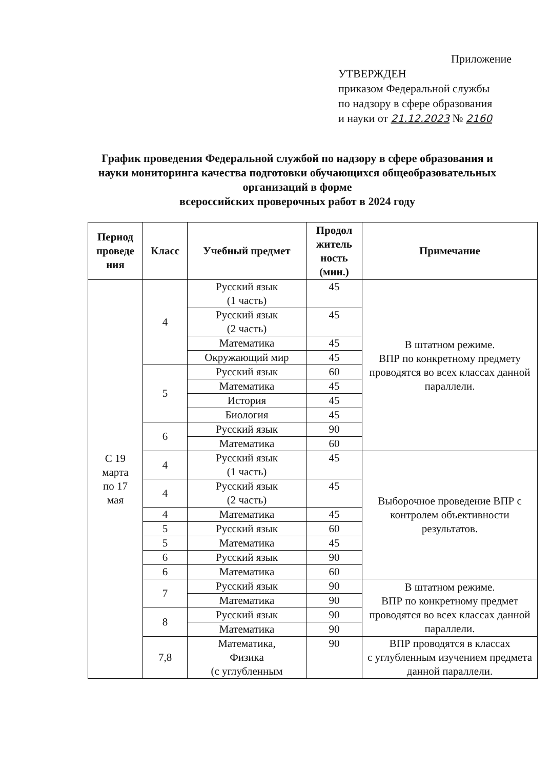Приложение
УТВЕРЖДЕН
приказом Федеральной службы
по надзору в сфере образования
и науки от 21.12.2023 № 2160
График проведения Федеральной службой по надзору в сфере образования и науки мониторинга качества подготовки обучающихся общеобразовательных организаций в форме
всероссийских проверочных работ в 2024 году
| Период проведе ния | Класс | Учебный предмет | Продол житель ность (мин.) | Примечание |
| --- | --- | --- | --- | --- |
| С 19 марта по 17 мая | 4 | Русский язык (1 часть) | 45 | В штатном режиме. ВПР по конкретному предмету проводятся во всех классах данной параллели. |
| | | Русский язык (2 часть) | 45 | |
| | | Математика | 45 | |
| | | Окружающий мир | 45 | |
| | 5 | Русский язык | 60 | |
| | | Математика | 45 | |
| | | История | 45 | |
| | | Биология | 45 | |
| | 6 | Русский язык | 90 | |
| | | Математика | 60 | |
| | 4 | Русский язык (1 часть) | 45 | Выборочное проведение ВПР с контролем объективности результатов. |
| | 4 | Русский язык (2 часть) | 45 | |
| | 4 | Математика | 45 | |
| | 5 | Русский язык | 60 | |
| | 5 | Математика | 45 | |
| | 6 | Русский язык | 90 | |
| | 6 | Математика | 60 | |
| | 7 | Русский язык | 90 | В штатном режиме. ВПР по конкретному предмет проводятся во всех классах данной параллели. |
| | | Математика | 90 | |
| | 8 | Русский язык | 90 | |
| | | Математика | 90 | |
| | 7,8 | Математика, Физика (с углубленным | 90 | ВПР проводятся в классах с углубленным изучением предмета данной параллели. |